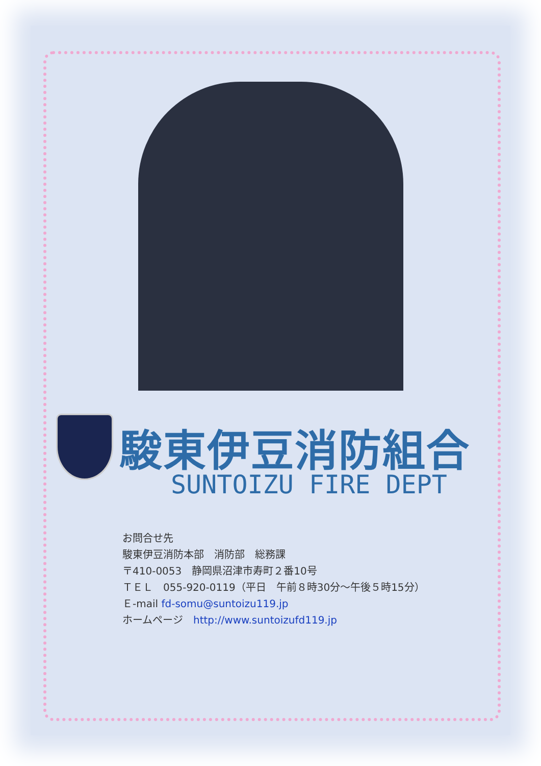駿東伊豆消防組合
SUNTOIZU FIRE DEPT
お問合せ先
駿東伊豆消防本部　消防部　総務課
〒410-0053　静岡県沼津市寿町２番10号
ＴＥＬ　055-920-0119（平日　午前８時30分～午後５時15分）
Ｅ-mail fd-somu@suntoizu119.jp
ホームページ　http://www.suntoizufd119.jp